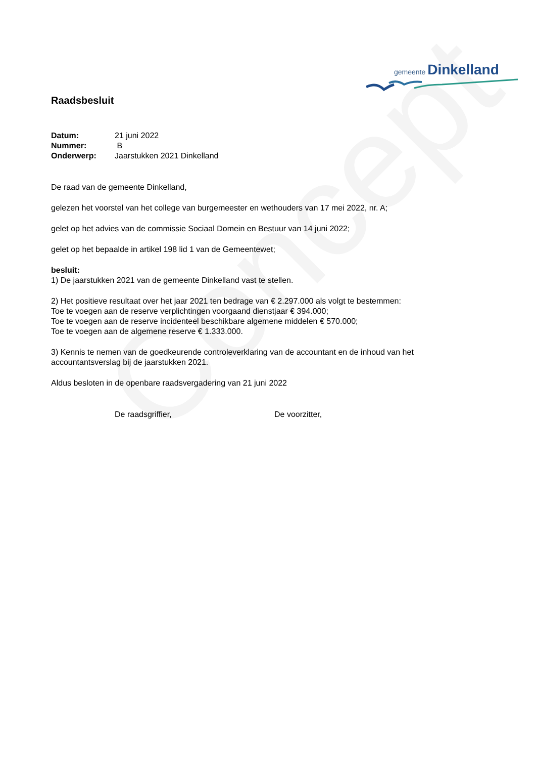Concept
gemeente Dinkelland
Raadsbesluit
| Datum: | 21 juni 2022 |
| Nummer: | B |
| Onderwerp: | Jaarstukken 2021 Dinkelland |
De raad van de gemeente Dinkelland,
gelezen het voorstel van het college van burgemeester en wethouders van 17 mei 2022, nr. A;
gelet op het advies van de commissie Sociaal Domein en Bestuur van 14 juni 2022;
gelet op het bepaalde in artikel 198 lid 1 van de Gemeentewet;
besluit:
1) De jaarstukken 2021 van de gemeente Dinkelland vast te stellen.
2) Het positieve resultaat over het jaar 2021 ten bedrage van € 2.297.000 als volgt te bestemmen:
Toe te voegen aan de reserve verplichtingen voorgaand dienstjaar € 394.000;
Toe te voegen aan de reserve incidenteel beschikbare algemene middelen € 570.000;
Toe te voegen aan de algemene reserve € 1.333.000.
3) Kennis te nemen van de goedkeurende controleverklaring van de accountant en de inhoud van het accountantsverslag bij de jaarstukken 2021.
Aldus besloten in de openbare raadsvergadering van 21 juni 2022
De raadsgriffier, De voorzitter,